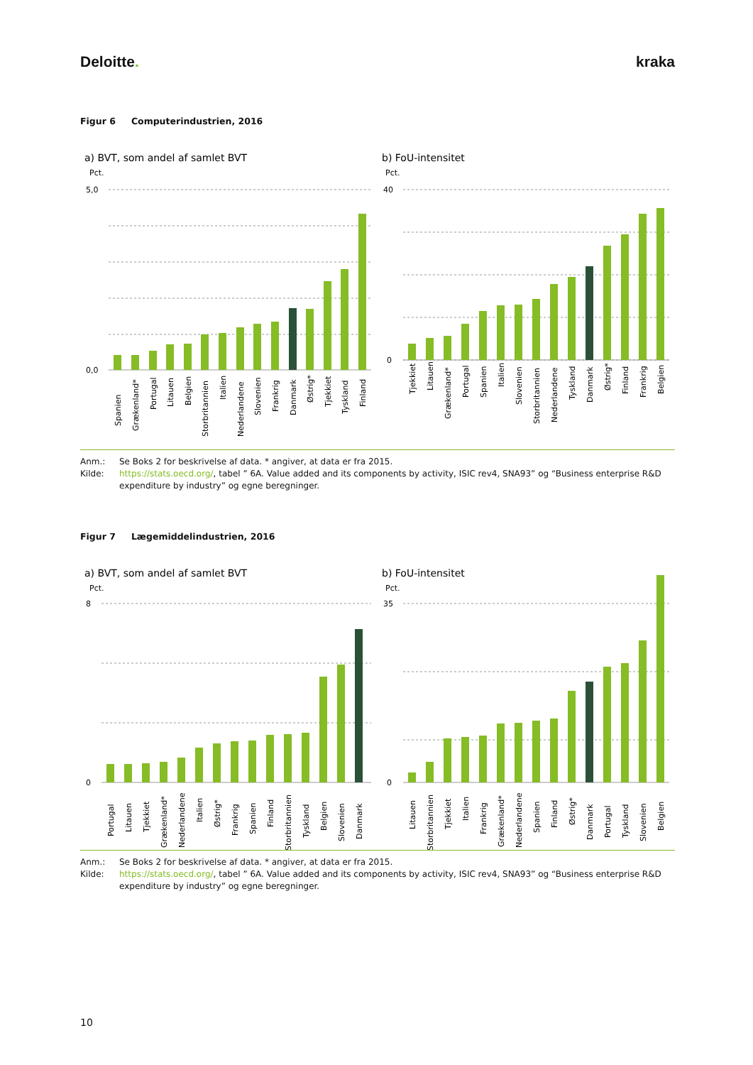Deloitte. kraka
Figur 6 Computerindustrien, 2016
a) BVT, som andel af samlet BVT
Pct.
b) FoU-intensitet
Pct.
5,0
0,0
40
0
Spanien
Grækenland*
Portugal
Litauen
Belgien
Storbritannien
Italien
Nederlandene
Slovenien
Frankrig
Danmark
Østrig*
Tjekkiet
Tyskland
Finland
Tjekkiet
Litauen
Grækenland*
Portugal
Spanien
Italien
Slovenien
Storbritannien
Nederlandene
Tyskland
Danmark
Østrig*
Finland
Frankrig
Belgien
Anm.: Se Boks 2 for beskrivelse af data. * angiver, at data er fra 2015.
Kilde: https://stats.oecd.org/, tabel ” 6A. Value added and its components by activity, ISIC rev4, SNA93” og “Business enterprise R&D expenditure by industry” og egne beregninger.
Figur 7 Lægemiddelindustrien, 2016
a) BVT, som andel af samlet BVT
Pct.
b) FoU-intensitet
Pct.
8
0
35
0
Portugal
Litauen
Tjekkiet
Grækenland*
Nederlandene
Italien
Østrig*
Frankrig
Spanien
Finland
Storbritannien
Tyskland
Belgien
Slovenien
Danmark
Litauen
Storbritannien
Tjekkiet
Italien
Frankrig
Grækenland*
Nederlandene
Spanien
Finland
Østrig*
Danmark
Portugal
Tyskland
Slovenien
Belgien
Anm.: Se Boks 2 for beskrivelse af data. * angiver, at data er fra 2015.
Kilde: https://stats.oecd.org/, tabel ” 6A. Value added and its components by activity, ISIC rev4, SNA93” og “Business enterprise R&D expenditure by industry” og egne beregninger.
10